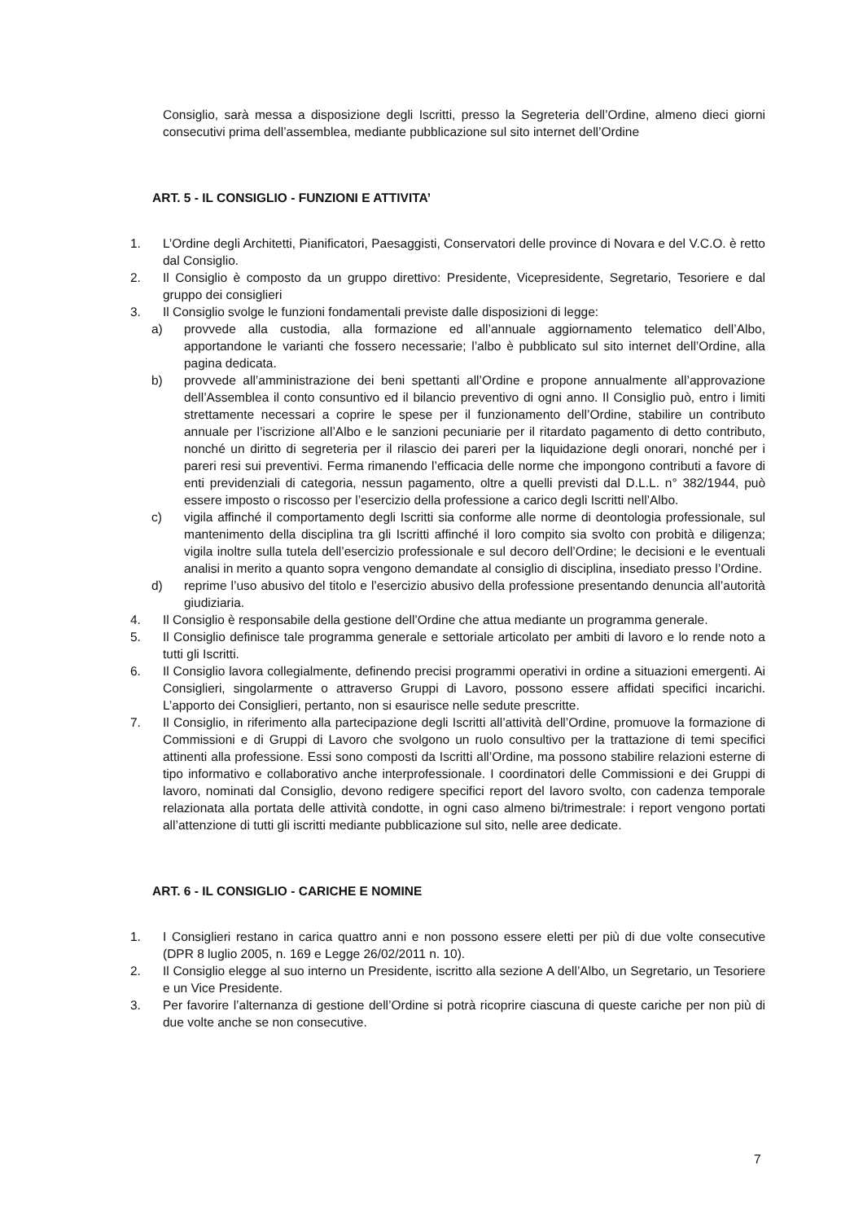Consiglio, sarà messa a disposizione degli Iscritti, presso la Segreteria dell’Ordine, almeno dieci giorni consecutivi prima dell’assemblea, mediante pubblicazione sul sito internet dell’Ordine
ART. 5 - IL CONSIGLIO - FUNZIONI E ATTIVITA’
1. L’Ordine degli Architetti, Pianificatori, Paesaggisti, Conservatori delle province di Novara e del V.C.O. è retto dal Consiglio.
2. Il Consiglio è composto da un gruppo direttivo: Presidente, Vicepresidente, Segretario, Tesoriere e dal gruppo dei consiglieri
3. Il Consiglio svolge le funzioni fondamentali previste dalle disposizioni di legge:
a) provvede alla custodia, alla formazione ed all’annuale aggiornamento telematico dell’Albo, apportandone le varianti che fossero necessarie; l’albo è pubblicato sul sito internet dell’Ordine, alla pagina dedicata.
b) provvede all’amministrazione dei beni spettanti all’Ordine e propone annualmente all’approvazione dell’Assemblea il conto consuntivo ed il bilancio preventivo di ogni anno. Il Consiglio può, entro i limiti strettamente necessari a coprire le spese per il funzionamento dell’Ordine, stabilire un contributo annuale per l’iscrizione all’Albo e le sanzioni pecuniarie per il ritardato pagamento di detto contributo, nonché un diritto di segreteria per il rilascio dei pareri per la liquidazione degli onorari, nonché per i pareri resi sui preventivi. Ferma rimanendo l’efficacia delle norme che impongono contributi a favore di enti previdenziali di categoria, nessun pagamento, oltre a quelli previsti dal D.L.L. n° 382/1944, può essere imposto o riscosso per l’esercizio della professione a carico degli Iscritti nell’Albo.
c) vigila affinché il comportamento degli Iscritti sia conforme alle norme di deontologia professionale, sul mantenimento della disciplina tra gli Iscritti affinché il loro compito sia svolto con probità e diligenza; vigila inoltre sulla tutela dell’esercizio professionale e sul decoro dell’Ordine; le decisioni e le eventuali analisi in merito a quanto sopra vengono demandate al consiglio di disciplina, insediato presso l’Ordine.
d) reprime l’uso abusivo del titolo e l’esercizio abusivo della professione presentando denuncia all’autorità giudiziaria.
4. Il Consiglio è responsabile della gestione dell’Ordine che attua mediante un programma generale.
5. Il Consiglio definisce tale programma generale e settoriale articolato per ambiti di lavoro e lo rende noto a tutti gli Iscritti.
6. Il Consiglio lavora collegialmente, definendo precisi programmi operativi in ordine a situazioni emergenti. Ai Consiglieri, singolarmente o attraverso Gruppi di Lavoro, possono essere affidati specifici incarichi. L’apporto dei Consiglieri, pertanto, non si esaurisce nelle sedute prescritte.
7. Il Consiglio, in riferimento alla partecipazione degli Iscritti all’attività dell’Ordine, promuove la formazione di Commissioni e di Gruppi di Lavoro che svolgono un ruolo consultivo per la trattazione di temi specifici attinenti alla professione. Essi sono composti da Iscritti all’Ordine, ma possono stabilire relazioni esterne di tipo informativo e collaborativo anche interprofessionale. I coordinatori delle Commissioni e dei Gruppi di lavoro, nominati dal Consiglio, devono redigere specifici report del lavoro svolto, con cadenza temporale relazionata alla portata delle attività condotte, in ogni caso almeno bi/trimestrale: i report vengono portati all’attenzione di tutti gli iscritti mediante pubblicazione sul sito, nelle aree dedicate.
ART. 6 - IL CONSIGLIO - CARICHE E NOMINE
1. I Consiglieri restano in carica quattro anni e non possono essere eletti per più di due volte consecutive (DPR 8 luglio 2005, n. 169 e Legge 26/02/2011 n. 10).
2. Il Consiglio elegge al suo interno un Presidente, iscritto alla sezione A dell’Albo, un Segretario, un Tesoriere e un Vice Presidente.
3. Per favorire l’alternanza di gestione dell’Ordine si potrà ricoprire ciascuna di queste cariche per non più di due volte anche se non consecutive.
7